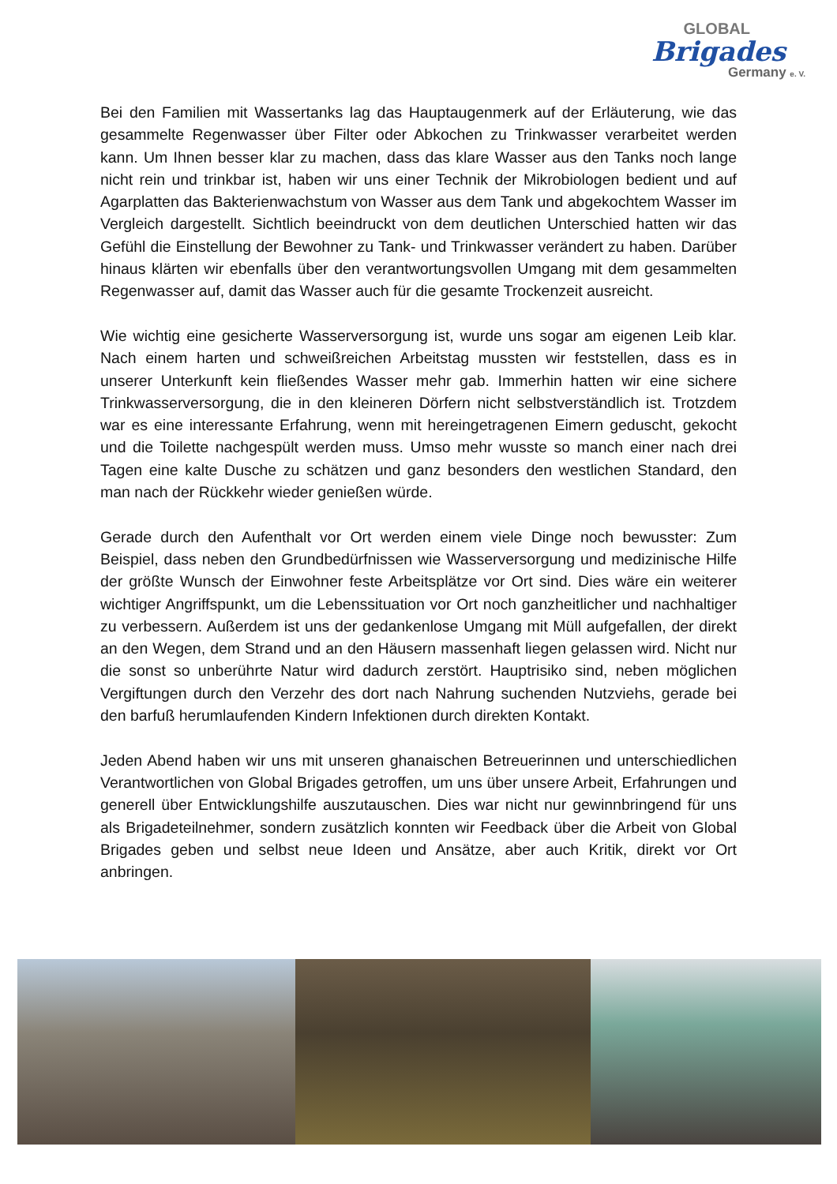GLOBAL
Brigades
Germany e. V.
Bei den Familien mit Wassertanks lag das Hauptaugenmerk auf der Erläuterung, wie das gesammelte Regenwasser über Filter oder Abkochen zu Trinkwasser verarbeitet werden kann. Um Ihnen besser klar zu machen, dass das klare Wasser aus den Tanks noch lange nicht rein und trinkbar ist, haben wir uns einer Technik der Mikrobiologen bedient und auf Agarplatten das Bakterienwachstum von Wasser aus dem Tank und abgekochtem Wasser im Vergleich dargestellt. Sichtlich beeindruckt von dem deutlichen Unterschied hatten wir das Gefühl die Einstellung der Bewohner zu Tank- und Trinkwasser verändert zu haben. Darüber hinaus klärten wir ebenfalls über den verantwortungsvollen Umgang mit dem gesammelten Regenwasser auf, damit das Wasser auch für die gesamte Trockenzeit ausreicht.
Wie wichtig eine gesicherte Wasserversorgung ist, wurde uns sogar am eigenen Leib klar. Nach einem harten und schweißreichen Arbeitstag mussten wir feststellen, dass es in unserer Unterkunft kein fließendes Wasser mehr gab. Immerhin hatten wir eine sichere Trinkwasserversorgung, die in den kleineren Dörfern nicht selbstverständlich ist. Trotzdem war es eine interessante Erfahrung, wenn mit hereingetragenen Eimern geduscht, gekocht und die Toilette nachgespült werden muss. Umso mehr wusste so manch einer nach drei Tagen eine kalte Dusche zu schätzen und ganz besonders den westlichen Standard, den man nach der Rückkehr wieder genießen würde.
Gerade durch den Aufenthalt vor Ort werden einem viele Dinge noch bewusster: Zum Beispiel, dass neben den Grundbedürfnissen wie Wasserversorgung und medizinische Hilfe der größte Wunsch der Einwohner feste Arbeitsplätze vor Ort sind. Dies wäre ein weiterer wichtiger Angriffspunkt, um die Lebenssituation vor Ort noch ganzheitlicher und nachhaltiger zu verbessern. Außerdem ist uns der gedankenlose Umgang mit Müll aufgefallen, der direkt an den Wegen, dem Strand und an den Häusern massenhaft liegen gelassen wird. Nicht nur die sonst so unberührte Natur wird dadurch zerstört. Hauptrisiko sind, neben möglichen Vergiftungen durch den Verzehr des dort nach Nahrung suchenden Nutzviehs, gerade bei den barfuß herumlaufenden Kindern Infektionen durch direkten Kontakt.
Jeden Abend haben wir uns mit unseren ghanaischen Betreuerinnen und unterschiedlichen Verantwortlichen von Global Brigades getroffen, um uns über unsere Arbeit, Erfahrungen und generell über Entwicklungshilfe auszutauschen. Dies war nicht nur gewinnbringend für uns als Brigadeteilnehmer, sondern zusätzlich konnten wir Feedback über die Arbeit von Global Brigades geben und selbst neue Ideen und Ansätze, aber auch Kritik, direkt vor Ort anbringen.